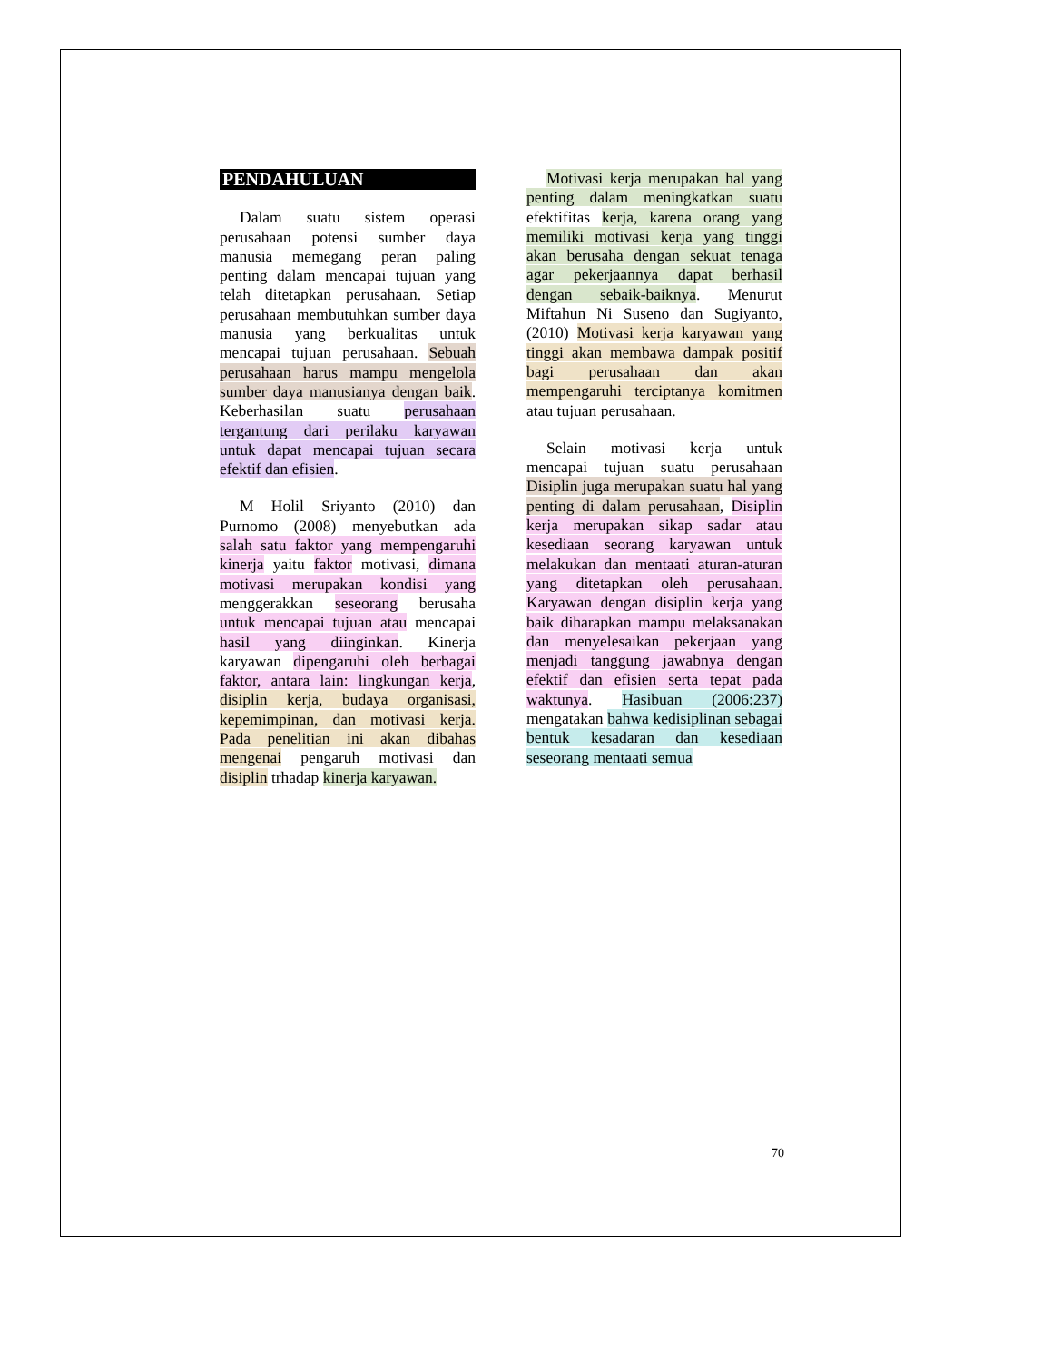PENDAHULUAN
Dalam suatu sistem operasi perusahaan potensi sumber daya manusia memegang peran paling penting dalam mencapai tujuan yang telah ditetapkan perusahaan. Setiap perusahaan membutuhkan sumber daya manusia yang berkualitas untuk mencapai tujuan perusahaan. Sebuah perusahaan harus mampu mengelola sumber daya manusianya dengan baik. Keberhasilan suatu perusahaan tergantung dari perilaku karyawan untuk dapat mencapai tujuan secara efektif dan efisien.
M Holil Sriyanto (2010) dan Purnomo (2008) menyebutkan ada salah satu faktor yang mempengaruhi kinerja yaitu faktor motivasi, dimana motivasi merupakan kondisi yang menggerakkan seseorang berusaha untuk mencapai tujuan atau mencapai hasil yang diinginkan. Kinerja karyawan dipengaruhi oleh berbagai faktor, antara lain: lingkungan kerja, disiplin kerja, budaya organisasi, kepemimpinan, dan motivasi kerja. Pada penelitian ini akan dibahas mengenai pengaruh motivasi dan disiplin trhadap kinerja karyawan.
Motivasi kerja merupakan hal yang penting dalam meningkatkan suatu efektifitas kerja, karena orang yang memiliki motivasi kerja yang tinggi akan berusaha dengan sekuat tenaga agar pekerjaannya dapat berhasil dengan sebaik-baiknya. Menurut Miftahun Ni Suseno dan Sugiyanto, (2010) Motivasi kerja karyawan yang tinggi akan membawa dampak positif bagi perusahaan dan akan mempengaruhi terciptanya komitmen atau tujuan perusahaan.
Selain motivasi kerja untuk mencapai tujuan suatu perusahaan Disiplin juga merupakan suatu hal yang penting di dalam perusahaan, Disiplin kerja merupakan sikap sadar atau kesediaan seorang karyawan untuk melakukan dan mentaati aturan-aturan yang ditetapkan oleh perusahaan. Karyawan dengan disiplin kerja yang baik diharapkan mampu melaksanakan dan menyelesaikan pekerjaan yang menjadi tanggung jawabnya dengan efektif dan efisien serta tepat pada waktunya. Hasibuan (2006:237) mengatakan bahwa kedisiplinan sebagai bentuk kesadaran dan kesediaan seseorang mentaati semua
70